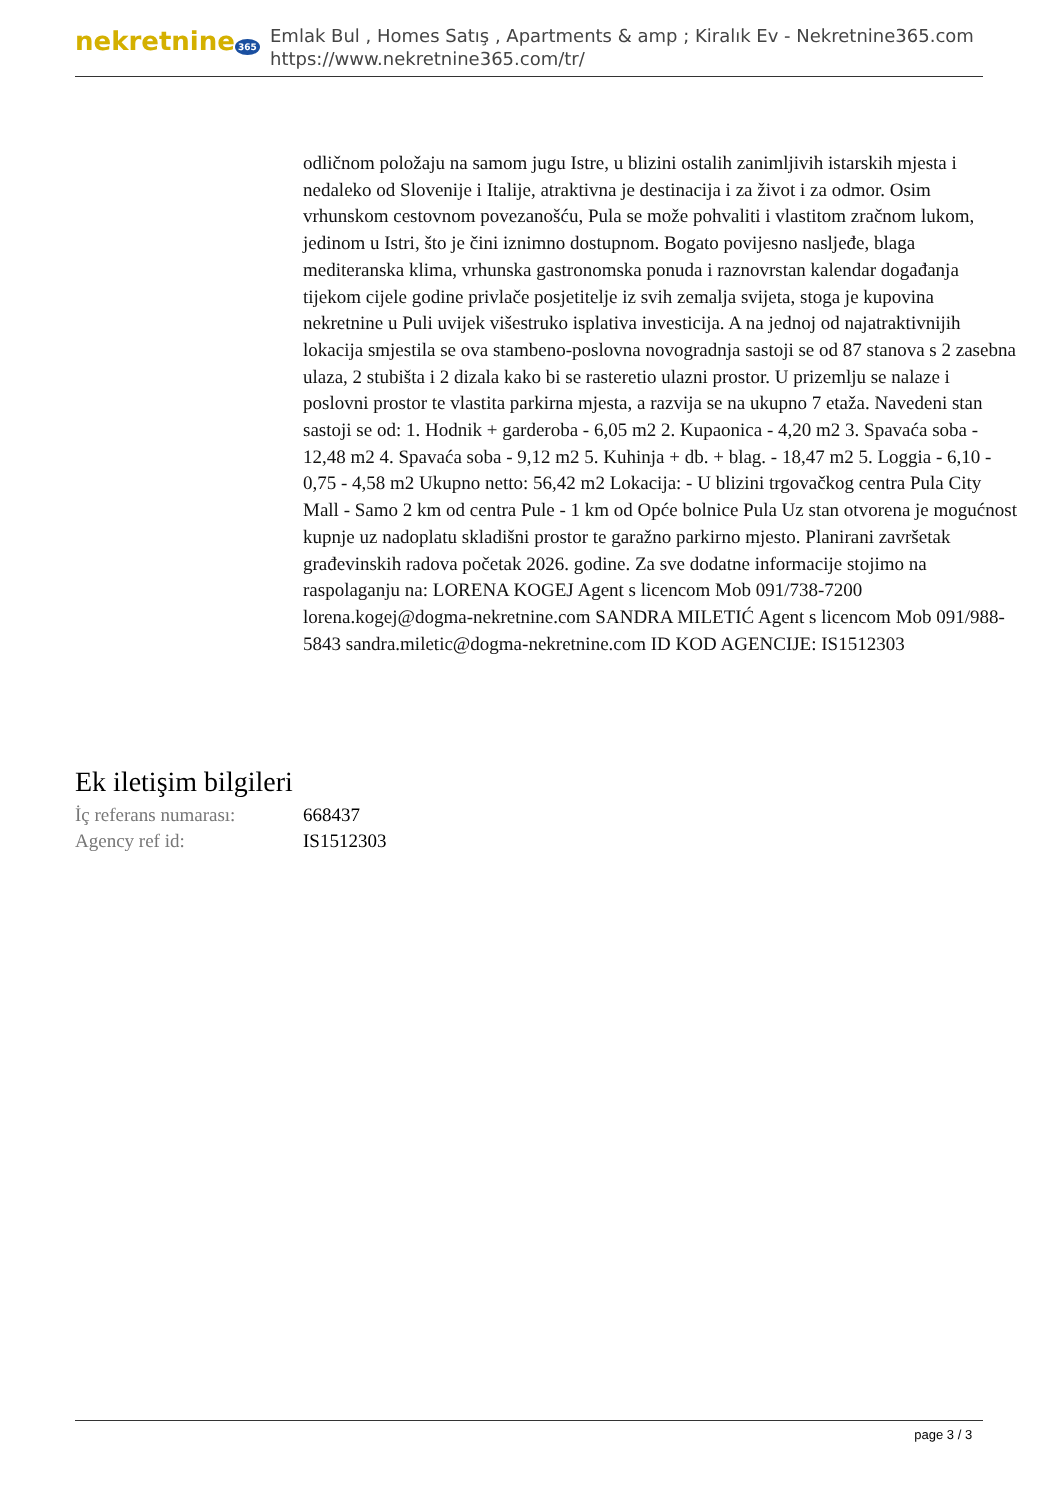nekretnine 365
Emlak Bul , Homes Satış , Apartments & amp ; Kiralık Ev - Nekretnine365.com
https://www.nekretnine365.com/tr/
odličnom položaju na samom jugu Istre, u blizini ostalih zanimljivih istarskih mjesta i nedaleko od Slovenije i Italije, atraktivna je destinacija i za život i za odmor. Osim vrhunskom cestovnom povezanošću, Pula se može pohvaliti i vlastitom zračnom lukom, jedinom u Istri, što je čini iznimno dostupnom. Bogato povijesno nasljeđe, blaga mediteranska klima, vrhunska gastronomska ponuda i raznovrstan kalendar događanja tijekom cijele godine privlače posjetitelje iz svih zemalja svijeta, stoga je kupovina nekretnine u Puli uvijek višestruko isplativa investicija. A na jednoj od najatraktivnijih lokacija smjestila se ova stambeno-poslovna novogradnja sastoji se od 87 stanova s 2 zasebna ulaza, 2 stubišta i 2 dizala kako bi se rasteretio ulazni prostor. U prizemlju se nalaze i poslovni prostor te vlastita parkirna mjesta, a razvija se na ukupno 7 etaža. Navedeni stan sastoji se od: 1. Hodnik + garderoba - 6,05 m2 2. Kupaonica - 4,20 m2 3. Spavaća soba - 12,48 m2 4. Spavaća soba - 9,12 m2 5. Kuhinja + db. + blag. - 18,47 m2 5. Loggia - 6,10 - 0,75 - 4,58 m2 Ukupno netto: 56,42 m2 Lokacija: - U blizini trgovačkog centra Pula City Mall - Samo 2 km od centra Pule - 1 km od Opće bolnice Pula Uz stan otvorena je mogućnost kupnje uz nadoplatu skladišni prostor te garažno parkirno mjesto. Planirani završetak građevinskih radova početak 2026. godine. Za sve dodatne informacije stojimo na raspolaganju na: LORENA KOGEJ Agent s licencom Mob 091/738-7200 lorena.kogej@dogma-nekretnine.com SANDRA MILETIĆ Agent s licencom Mob 091/988-5843 sandra.miletic@dogma-nekretnine.com ID KOD AGENCIJE: IS1512303
Ek iletişim bilgileri
| İç referans numarası: | 668437 |
| Agency ref id: | IS1512303 |
page 3 / 3